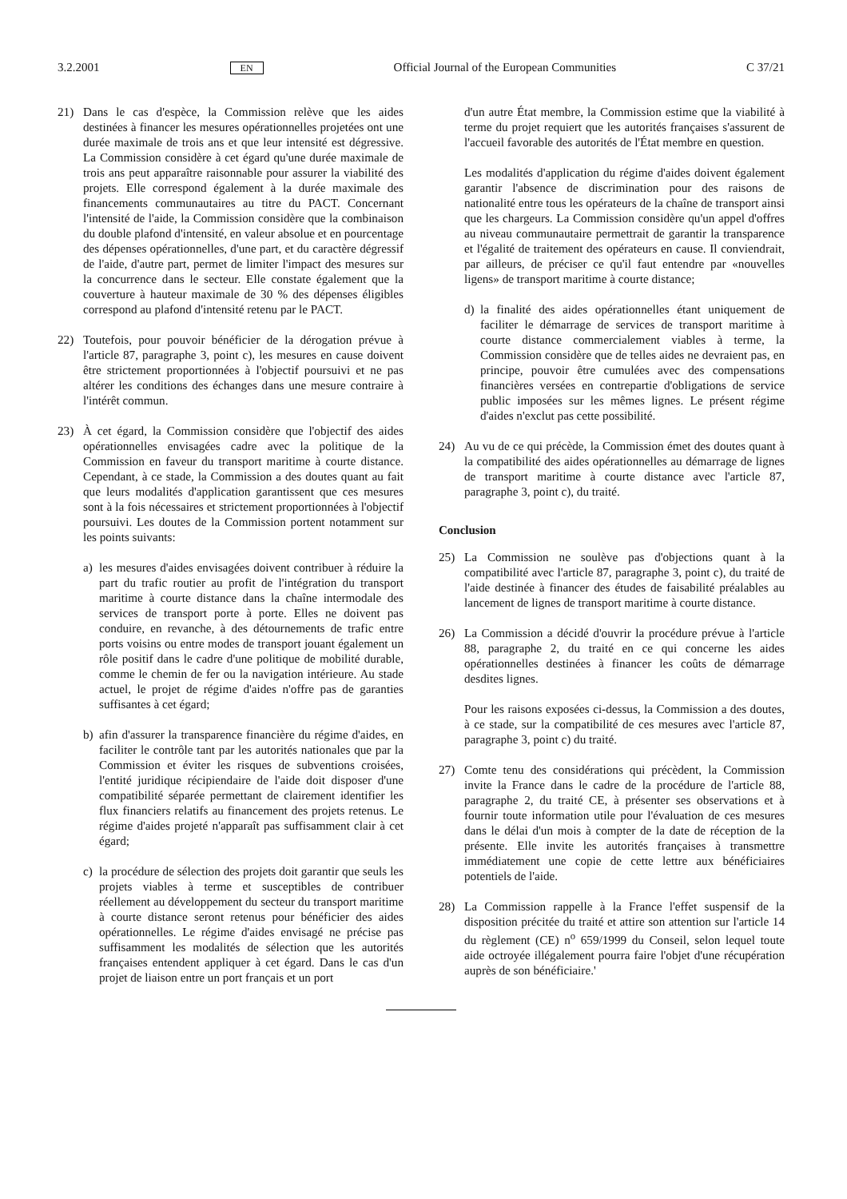3.2.2001 EN Official Journal of the European Communities C 37/21
21) Dans le cas d'espèce, la Commission relève que les aides destinées à financer les mesures opérationnelles projetées ont une durée maximale de trois ans et que leur intensité est dégressive. La Commission considère à cet égard qu'une durée maximale de trois ans peut apparaître raisonnable pour assurer la viabilité des projets. Elle correspond également à la durée maximale des financements communautaires au titre du PACT. Concernant l'intensité de l'aide, la Commission considère que la combinaison du double plafond d'intensité, en valeur absolue et en pourcentage des dépenses opérationnelles, d'une part, et du caractère dégressif de l'aide, d'autre part, permet de limiter l'impact des mesures sur la concurrence dans le secteur. Elle constate également que la couverture à hauteur maximale de 30 % des dépenses éligibles correspond au plafond d'intensité retenu par le PACT.
22) Toutefois, pour pouvoir bénéficier de la dérogation prévue à l'article 87, paragraphe 3, point c), les mesures en cause doivent être strictement proportionnées à l'objectif poursuivi et ne pas altérer les conditions des échanges dans une mesure contraire à l'intérêt commun.
23) À cet égard, la Commission considère que l'objectif des aides opérationnelles envisagées cadre avec la politique de la Commission en faveur du transport maritime à courte distance. Cependant, à ce stade, la Commission a des doutes quant au fait que leurs modalités d'application garantissent que ces mesures sont à la fois nécessaires et strictement proportionnées à l'objectif poursuivi. Les doutes de la Commission portent notamment sur les points suivants:
a) les mesures d'aides envisagées doivent contribuer à réduire la part du trafic routier au profit de l'intégration du transport maritime à courte distance dans la chaîne intermodale des services de transport porte à porte. Elles ne doivent pas conduire, en revanche, à des détournements de trafic entre ports voisins ou entre modes de transport jouant également un rôle positif dans le cadre d'une politique de mobilité durable, comme le chemin de fer ou la navigation intérieure. Au stade actuel, le projet de régime d'aides n'offre pas de garanties suffisantes à cet égard;
b) afin d'assurer la transparence financière du régime d'aides, en faciliter le contrôle tant par les autorités nationales que par la Commission et éviter les risques de subventions croisées, l'entité juridique récipiendaire de l'aide doit disposer d'une compatibilité séparée permettant de clairement identifier les flux financiers relatifs au financement des projets retenus. Le régime d'aides projeté n'apparaît pas suffisamment clair à cet égard;
c) la procédure de sélection des projets doit garantir que seuls les projets viables à terme et susceptibles de contribuer réellement au développement du secteur du transport maritime à courte distance seront retenus pour bénéficier des aides opérationnelles. Le régime d'aides envisagé ne précise pas suffisamment les modalités de sélection que les autorités françaises entendent appliquer à cet égard. Dans le cas d'un projet de liaison entre un port français et un port
d'un autre État membre, la Commission estime que la viabilité à terme du projet requiert que les autorités françaises s'assurent de l'accueil favorable des autorités de l'État membre en question.
Les modalités d'application du régime d'aides doivent également garantir l'absence de discrimination pour des raisons de nationalité entre tous les opérateurs de la chaîne de transport ainsi que les chargeurs. La Commission considère qu'un appel d'offres au niveau communautaire permettrait de garantir la transparence et l'égalité de traitement des opérateurs en cause. Il conviendrait, par ailleurs, de préciser ce qu'il faut entendre par «nouvelles ligens» de transport maritime à courte distance;
d) la finalité des aides opérationnelles étant uniquement de faciliter le démarrage de services de transport maritime à courte distance commercialement viables à terme, la Commission considère que de telles aides ne devraient pas, en principe, pouvoir être cumulées avec des compensations financières versées en contrepartie d'obligations de service public imposées sur les mêmes lignes. Le présent régime d'aides n'exclut pas cette possibilité.
24) Au vu de ce qui précède, la Commission émet des doutes quant à la compatibilité des aides opérationnelles au démarrage de lignes de transport maritime à courte distance avec l'article 87, paragraphe 3, point c), du traité.
Conclusion
25) La Commission ne soulève pas d'objections quant à la compatibilité avec l'article 87, paragraphe 3, point c), du traité de l'aide destinée à financer des études de faisabilité préalables au lancement de lignes de transport maritime à courte distance.
26) La Commission a décidé d'ouvrir la procédure prévue à l'article 88, paragraphe 2, du traité en ce qui concerne les aides opérationnelles destinées à financer les coûts de démarrage desdites lignes.
Pour les raisons exposées ci-dessus, la Commission a des doutes, à ce stade, sur la compatibilité de ces mesures avec l'article 87, paragraphe 3, point c) du traité.
27) Comte tenu des considérations qui précèdent, la Commission invite la France dans le cadre de la procédure de l'article 88, paragraphe 2, du traité CE, à présenter ses observations et à fournir toute information utile pour l'évaluation de ces mesures dans le délai d'un mois à compter de la date de réception de la présente. Elle invite les autorités françaises à transmettre immédiatement une copie de cette lettre aux bénéficiaires potentiels de l'aide.
28) La Commission rappelle à la France l'effet suspensif de la disposition précitée du traité et attire son attention sur l'article 14 du règlement (CE) n<sup>o</sup> 659/1999 du Conseil, selon lequel toute aide octroyée illégalement pourra faire l'objet d'une récupération auprès de son bénéficiaire.'